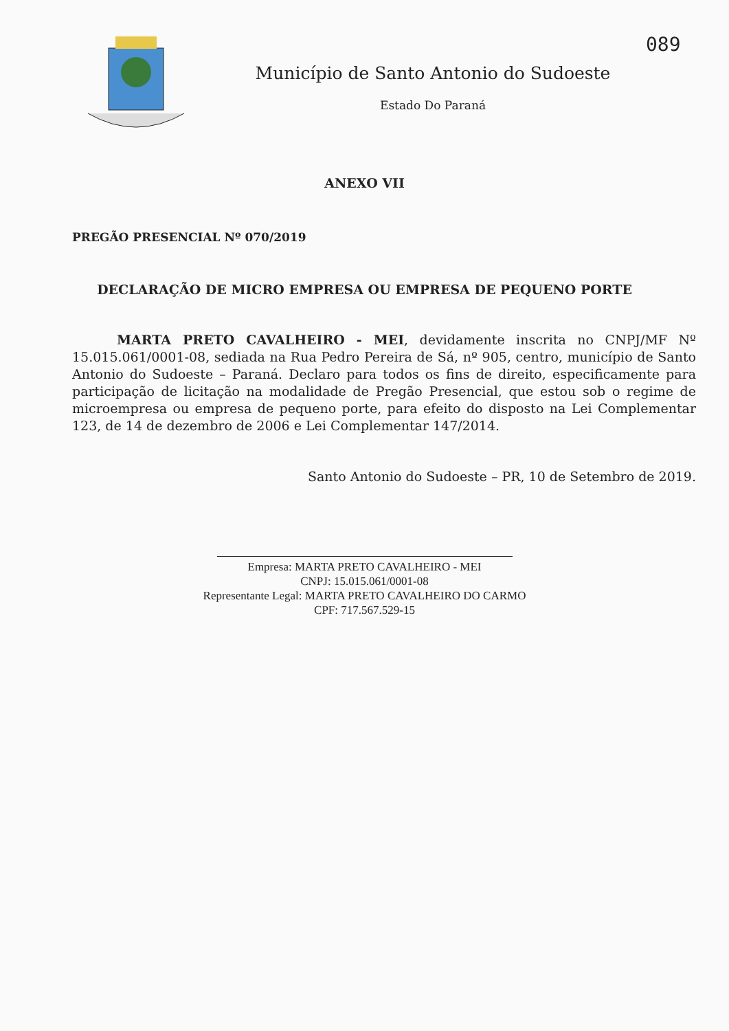089
Município de Santo Antonio do Sudoeste
Estado Do Paraná
ANEXO VII
PREGÃO PRESENCIAL Nº 070/2019
DECLARAÇÃO DE MICRO EMPRESA OU EMPRESA DE PEQUENO PORTE
MARTA PRETO CAVALHEIRO - MEI, devidamente inscrita no CNPJ/MF Nº 15.015.061/0001-08, sediada na Rua Pedro Pereira de Sá, nº 905, centro, município de Santo Antonio do Sudoeste – Paraná. Declaro para todos os fins de direito, especificamente para participação de licitação na modalidade de Pregão Presencial, que estou sob o regime de microempresa ou empresa de pequeno porte, para efeito do disposto na Lei Complementar 123, de 14 de dezembro de 2006 e Lei Complementar 147/2014.
Santo Antonio do Sudoeste – PR, 10 de Setembro de 2019.
Empresa: MARTA PRETO CAVALHEIRO - MEI
CNPJ: 15.015.061/0001-08
Representante Legal: MARTA PRETO CAVALHEIRO DO CARMO
CPF: 717.567.529-15